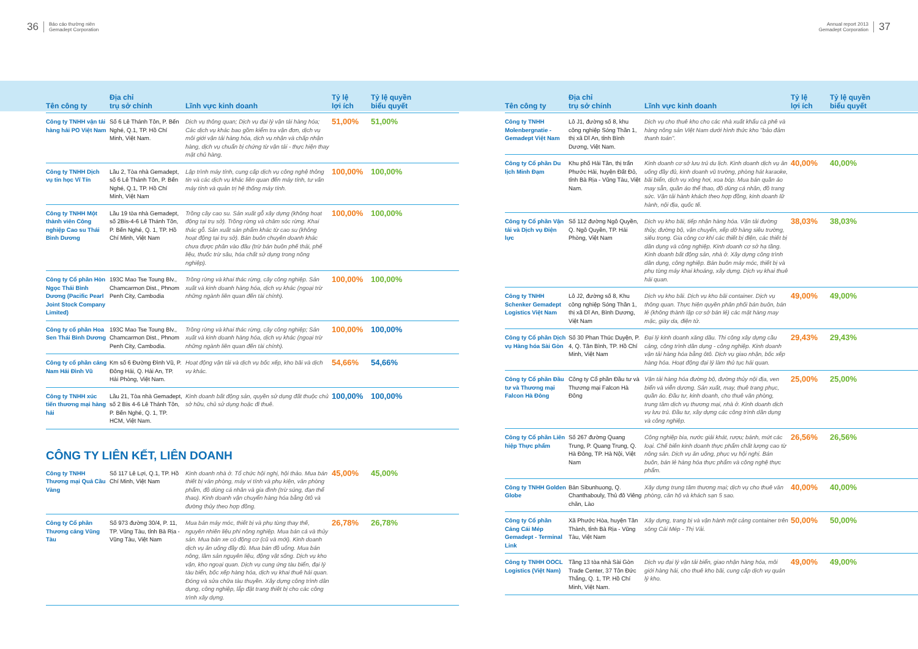36 Báo cáo thường niên
Gemadept Corporation
Annual report 2013
Gemadept Corporation 37
| Tên công ty | Địa chỉ trụ sở chính | Lĩnh vực kinh doanh | Tỷ lệ lợi ích | Tỷ lệ quyền biểu quyết |
| --- | --- | --- | --- | --- |
| Công ty TNHH vận tải hàng hải PO Việt Nam | Số 6 Lê Thánh Tôn, P. Bến Nghé, Q.1, TP. Hồ Chí Minh, Việt Nam. | Dịch vụ thông quan; Dịch vụ đại lý vận tải hàng hóa; Các dịch vụ khác bao gồm kiểm tra vận đơn, dịch vụ môi giới vận tải hàng hóa, dịch vụ nhận và chấp nhận hàng, dịch vụ chuẩn bị chứng từ vận tải - thực hiện thay mặt chủ hàng. | 51,00% | 51,00% |
| Công ty TNHH Dịch vụ tin học Vĩ Tín | Lầu 2, Tòa nhà Gemadept, số 6 Lê Thánh Tôn, P. Bến Nghé, Q.1, TP. Hồ Chí Minh, Việt Nam | Lập trình máy tính, cung cấp dịch vụ công nghệ thông tin và các dịch vụ khác liên quan đến máy tính, tư vấn máy tính và quản trị hệ thống máy tính. | 100,00% | 100,00% |
| Công ty TNHH Một thành viên Công nghiệp Cao su Thái Bình Dương | Lầu 19 tòa nhà Gemadept, số 2Bis-4-6 Lê Thánh Tôn, P. Bến Nghé, Q. 1, TP. Hồ Chí Minh, Việt Nam | Trồng cây cao su. Sản xuất gỗ xây dựng (không hoạt động tại trụ sở). Trồng rừng và chăm sóc rừng. Khai thác gỗ. Sản xuất sản phẩm khác từ cao su (không hoạt động tại trụ sở). Bán buôn chuyên doanh khác chưa được phân vào đâu (trừ bán buôn phế thải, phế liệu, thuốc trừ sâu, hóa chất sử dụng trong nông nghiệp). | 100,00% | 100,00% |
| Công ty Cổ phần Hòn Ngọc Thái Bình Dương (Pacific Pearl Joint Stock Company Limited) | 193C Mao Tse Toung Blv., Chamcarmon Dist., Phnom Penh City, Cambodia | Trồng rừng và khai thác rừng, cây công nghiệp. Sản xuất và kinh doanh hàng hóa, dịch vụ khác (ngoại trừ những ngành liên quan đến tài chính). | 100,00% | 100,00% |
| Công ty cổ phần Hoa Sen Thái Bình Dương | 193C Mao Tse Toung Blv., Chamcarmon Dist., Phnom Penh City, Cambodia. | Trồng rừng và khai thác rừng, cây công nghiệp; Sản xuất và kinh doanh hàng hóa, dịch vụ khác (ngoại trừ những ngành liên quan đến tài chính). | 100,00% | 100,00% |
| Công ty cổ phần cảng Nam Hải Đình Vũ | Km số 6 Đường Đình Vũ, P. Đông Hải, Q. Hải An, TP. Hải Phòng, Việt Nam. | Hoạt động vận tải và dịch vụ bốc xếp, kho bãi và dịch vụ khác. | 54,66% | 54,66% |
| Công ty TNHH xúc tiến thương mại hàng hải | Lầu 21, Tòa nhà Gemadept, số 2 Bis 4-6 Lê Thánh Tôn, P. Bến Nghé, Q. 1, TP. HCM, Việt Nam. | Kinh doanh bất động sản, quyền sử dụng đất thuộc chủ sở hữu, chủ sử dụng hoặc đi thuê. | 100,00% | 100,00% |
CÔNG TY LIÊN KẾT, LIÊN DOANH
| Công ty TNHH Thương mại Quả Cầu Vàng | Số 117 Lê Lợi, Q.1, TP. Hồ Chí Minh, Việt Nam | Kinh doanh nhà ở. Tổ chức hội nghị, hội thảo. Mua bán thiết bị văn phòng, máy vi tính và phụ kiện, văn phòng phẩm, đồ dùng cá nhân và gia đình (trừ súng, đạn thể thao). Kinh doanh vận chuyển hàng hóa bằng ôtô và đường thủy theo hợp đồng. | 45,00% | 45,00% |
| Công ty Cổ phần Thương cảng Vũng Tàu | Số 973 đường 30/4, P. 11, TP. Vũng Tàu, tỉnh Bà Rịa - Vũng Tàu, Việt Nam | Mua bán máy móc, thiết bị và phụ tùng thay thế, nguyên nhiên liệu phi nông nghiệp. Mua bán cá và thủy sản. Mua bán xe có động cơ (cũ và mới). Kinh doanh dịch vụ ăn uống đầy đủ. Mua bán đồ uống. Mua bán nông, lâm sản nguyên liệu, động vật sống. Dịch vụ kho vận, kho ngoại quan. Dịch vụ cung ứng tàu biển, đại lý tàu biển, bốc xếp hàng hóa, dịch vụ khai thuê hải quan. Đóng và sửa chữa tàu thuyền. Xây dựng công trình dân dụng, công nghiệp, lắp đặt trang thiết bị cho các công trình xây dựng. | 26,78% | 26,78% |
| Tên công ty | Địa chỉ trụ sở chính | Lĩnh vực kinh doanh | Tỷ lệ lợi ích | Tỷ lệ quyền biểu quyết |
| --- | --- | --- | --- | --- |
| Công ty TNHH Molenbergnatie - Gemadept Việt Nam | Lô J1, đường số 8, khu công nghiệp Sóng Thần 1, thị xã Dĩ An, tỉnh Bình Dương, Việt Nam. | Dịch vụ cho thuê kho cho các nhà xuất khẩu cà phê và hàng nông sản Việt Nam dưới hình thức kho "bảo đảm thanh toán". | | |
| Công ty Cổ phần Du lịch Minh Đạm | Khu phố Hải Tân, thị trấn Phước Hải, huyện Đất Đỏ, tỉnh Bà Rịa - Vũng Tàu, Việt Nam. | Kinh doanh cơ sở lưu trú du lịch. Kinh doanh dịch vụ ăn uống đầy đủ, kinh doanh vũ trường, phòng hát karaoke, bãi biển, dịch vụ xông hơi, xoa bóp. Mua bán quần áo may sẵn, quần áo thể thao, đồ dùng cá nhân, đồ trang sức. Vận tải hành khách theo hợp đồng, kinh doanh lữ hành, nội địa, quốc tế. | 40,00% | 40,00% |
| Công ty Cổ phần Vận tải và Dịch vụ Điện lực | Số 112 đường Ngô Quyền, Q. Ngô Quyền, TP. Hải Phòng, Việt Nam | Dịch vụ kho bãi, tiếp nhận hàng hóa. Vận tải đường thủy, đường bộ, vận chuyển, xếp dỡ hàng siêu trường, siêu trọng. Gia công cơ khí các thiết bị điện, các thiết bị dân dụng và công nghiệp. Kinh doanh cơ sở hạ tầng. Kinh doanh bất động sản, nhà ở. Xây dựng công trình dân dụng, công nghiệp. Bán buôn máy móc, thiết bị và phụ tùng máy khai khoáng, xây dựng. Dịch vụ khai thuê hải quan. | 38,03% | 38,03% |
| Công ty TNHH Schenker Gemadept Logistics Việt Nam | Lô J2, đường số 8, Khu công nghiệp Sóng Thần 1, thị xã Dĩ An, Bình Dương, Việt Nam | Dịch vụ kho bãi. Dịch vụ kho bãi container. Dịch vụ thông quan. Thực hiện quyền phân phối bán buôn, bán lẻ (không thành lập cơ sở bán lẻ) các mặt hàng may mặc, giày da, điện tử. | 49,00% | 49,00% |
| Công ty Cổ phần Dịch vụ Hàng hóa Sài Gòn | Số 30 Phan Thúc Duyện, P. 4, Q. Tân Bình, TP. Hồ Chí Minh, Việt Nam | Đại lý kinh doanh xăng dầu. Thi công xây dựng cầu cảng, công trình dân dụng - công nghiệp. Kinh doanh vận tải hàng hóa bằng ôtô. Dịch vụ giao nhận, bốc xếp hàng hóa. Hoạt động đại lý làm thủ tục hải quan. | 29,43% | 29,43% |
| Công ty Cổ phần Đầu tư và Thương mại Falcon Hà Đông | Công ty Cổ phần Đầu tư và Thương mại Falcon Hà Đông | Vận tải hàng hóa đường bộ, đường thủy nội địa, ven biển và viễn dương. Sản xuất, may, thuê trang phục, quần áo. Đầu tư, kinh doanh, cho thuê văn phòng, trung tâm dịch vụ thương mại, nhà ở. Kinh doanh dịch vụ lưu trú. Đầu tư, xây dựng các công trình dân dụng và công nghiệp. | 25,00% | 25,00% |
| Công ty Cổ phần Liên hiệp Thực phẩm | Số 267 đường Quang Trung, P. Quang Trung, Q. Hà Đông, TP. Hà Nội, Việt Nam | Công nghiệp bia, nước giải khát, rượu; bánh, mứt các loại. Chế biến kinh doanh thực phẩm chất lượng cao từ nông sản. Dịch vụ ăn uống, phục vụ hội nghị. Bán buôn, bán lẻ hàng hóa thực phẩm và công nghệ thực phẩm. | 26,56% | 26,56% |
| Công ty TNHH Golden Globe | Bản Sibunhuong, Q. Chanthabouly, Thủ đô Viêng chăn, Lào | Xây dựng trung tâm thương mại; dịch vụ cho thuê văn phòng, căn hộ và khách sạn 5 sao. | 40,00% | 40,00% |
| Công ty Cổ phần Cảng Cái Mép Gemadept - Terminal Link | Xã Phước Hòa, huyện Tân Thành, tỉnh Bà Rịa - Vũng Tàu, Việt Nam | Xây dựng, trang bị và vận hành một cảng container trên sông Cái Mép - Thị Vải. | 50,00% | 50,00% |
| Công ty TNHH OOCL Logistics (Việt Nam) | Tầng 13 tòa nhà Sài Gòn Trade Center, 37 Tôn Đức Thắng, Q. 1, TP. Hồ Chí Minh, Việt Nam. | Dịch vụ đại lý vận tải biển, giao nhận hàng hóa, môi giới hàng hải, cho thuê kho bãi, cung cấp dịch vụ quản lý kho. | 49,00% | 49,00% |